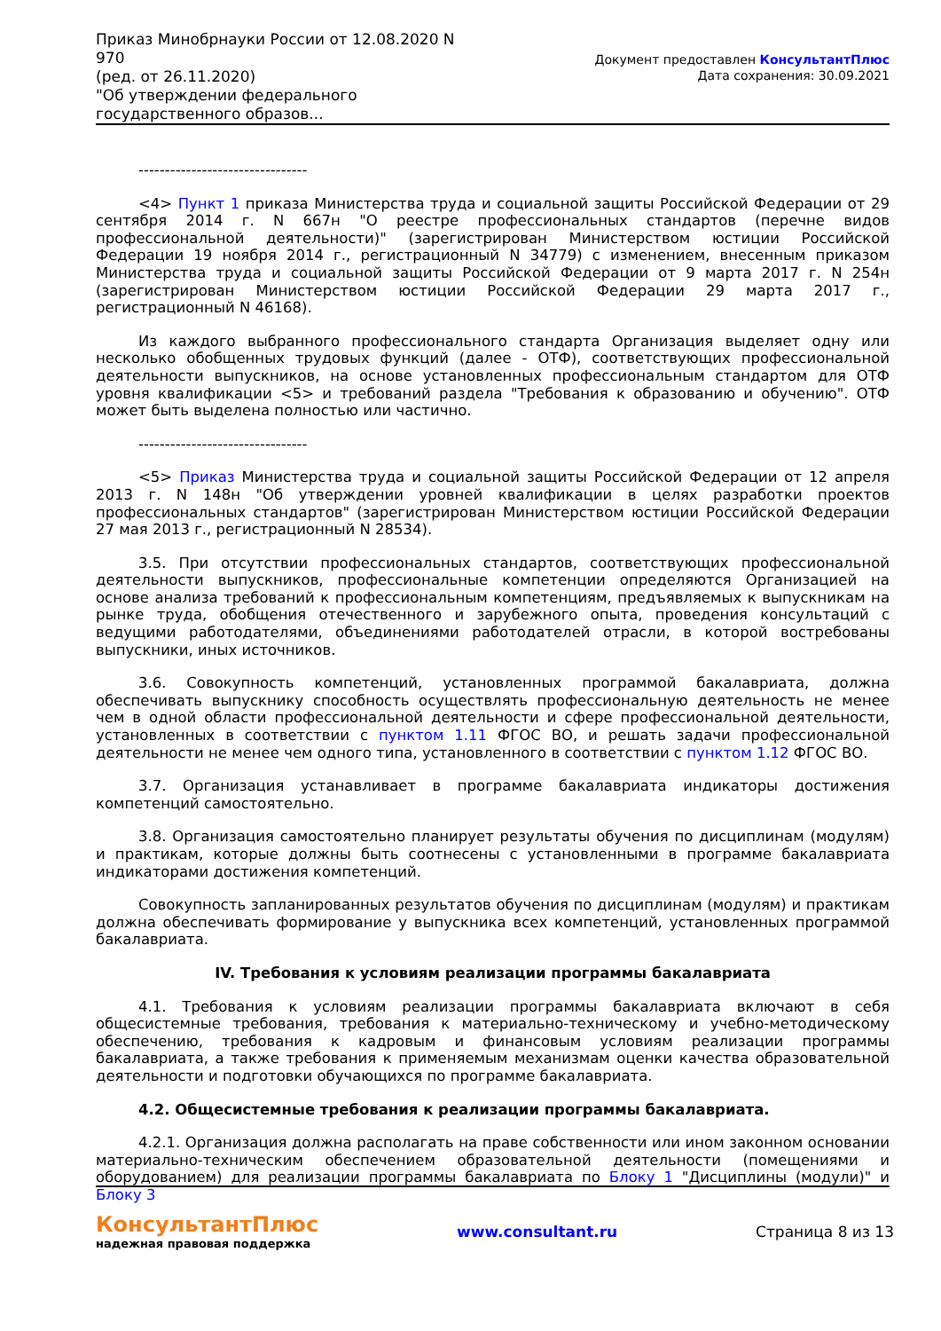Приказ Минобрнауки России от 12.08.2020 N 970
(ред. от 26.11.2020)
"Об утверждении федерального государственного образов...
Документ предоставлен КонсультантПлюс
Дата сохранения: 30.09.2021
--------------------------------
<4> Пункт 1 приказа Министерства труда и социальной защиты Российской Федерации от 29 сентября 2014 г. N 667н "О реестре профессиональных стандартов (перечне видов профессиональной деятельности)" (зарегистрирован Министерством юстиции Российской Федерации 19 ноября 2014 г., регистрационный N 34779) с изменением, внесенным приказом Министерства труда и социальной защиты Российской Федерации от 9 марта 2017 г. N 254н (зарегистрирован Министерством юстиции Российской Федерации 29 марта 2017 г., регистрационный N 46168).
Из каждого выбранного профессионального стандарта Организация выделяет одну или несколько обобщенных трудовых функций (далее - ОТФ), соответствующих профессиональной деятельности выпускников, на основе установленных профессиональным стандартом для ОТФ уровня квалификации <5> и требований раздела "Требования к образованию и обучению". ОТФ может быть выделена полностью или частично.
--------------------------------
<5> Приказ Министерства труда и социальной защиты Российской Федерации от 12 апреля 2013 г. N 148н "Об утверждении уровней квалификации в целях разработки проектов профессиональных стандартов" (зарегистрирован Министерством юстиции Российской Федерации 27 мая 2013 г., регистрационный N 28534).
3.5. При отсутствии профессиональных стандартов, соответствующих профессиональной деятельности выпускников, профессиональные компетенции определяются Организацией на основе анализа требований к профессиональным компетенциям, предъявляемых к выпускникам на рынке труда, обобщения отечественного и зарубежного опыта, проведения консультаций с ведущими работодателями, объединениями работодателей отрасли, в которой востребованы выпускники, иных источников.
3.6. Совокупность компетенций, установленных программой бакалавриата, должна обеспечивать выпускнику способность осуществлять профессиональную деятельность не менее чем в одной области профессиональной деятельности и сфере профессиональной деятельности, установленных в соответствии с пунктом 1.11 ФГОС ВО, и решать задачи профессиональной деятельности не менее чем одного типа, установленного в соответствии с пунктом 1.12 ФГОС ВО.
3.7. Организация устанавливает в программе бакалавриата индикаторы достижения компетенций самостоятельно.
3.8. Организация самостоятельно планирует результаты обучения по дисциплинам (модулям) и практикам, которые должны быть соотнесены с установленными в программе бакалавриата индикаторами достижения компетенций.
Совокупность запланированных результатов обучения по дисциплинам (модулям) и практикам должна обеспечивать формирование у выпускника всех компетенций, установленных программой бакалавриата.
IV. Требования к условиям реализации программы бакалавриата
4.1. Требования к условиям реализации программы бакалавриата включают в себя общесистемные требования, требования к материально-техническому и учебно-методическому обеспечению, требования к кадровым и финансовым условиям реализации программы бакалавриата, а также требования к применяемым механизмам оценки качества образовательной деятельности и подготовки обучающихся по программе бакалавриата.
4.2. Общесистемные требования к реализации программы бакалавриата.
4.2.1. Организация должна располагать на праве собственности или ином законном основании материально-техническим обеспечением образовательной деятельности (помещениями и оборудованием) для реализации программы бакалавриата по Блоку 1 "Дисциплины (модули)" и Блоку 3
КонсультантПлюс
надежная правовая поддержка
www.consultant.ru Страница 8 из 13